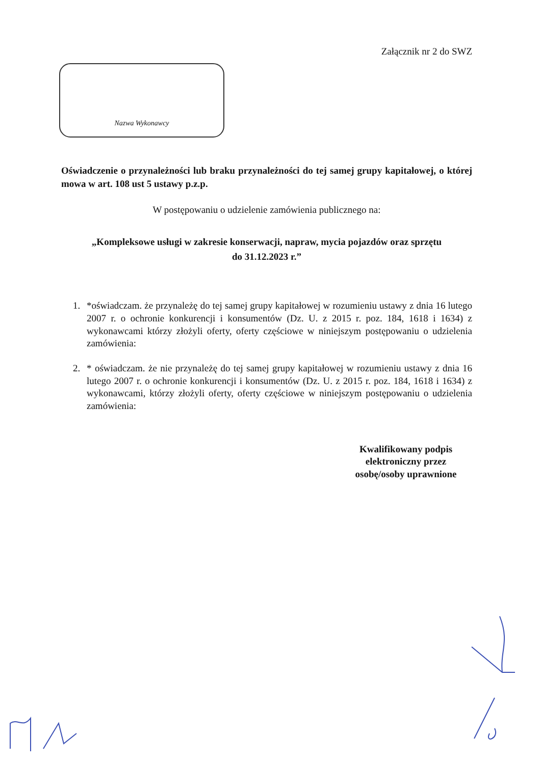Załącznik nr 2 do SWZ
Nazwa Wykonawcy
Oświadczenie o przynależności lub braku przynależności do tej samej grupy kapitałowej, o której mowa w art. 108 ust 5 ustawy p.z.p.
W postępowaniu o udzielenie zamówienia publicznego na:
„Kompleksowe usługi w zakresie konserwacji, napraw, mycia pojazdów oraz sprzętu
do 31.12.2023 r.”
1. *oświadczam. że przynależę do tej samej grupy kapitałowej w rozumieniu ustawy z dnia 16 lutego 2007 r. o ochronie konkurencji i konsumentów (Dz. U. z 2015 r. poz. 184, 1618 i 1634) z wykonawcami którzy złożyli oferty, oferty częściowe w niniejszym postępowaniu o udzielenia zamówienia:
2. * oświadczam. że nie przynależę do tej samej grupy kapitałowej w rozumieniu ustawy z dnia 16 lutego 2007 r. o ochronie konkurencji i konsumentów (Dz. U. z 2015 r. poz. 184, 1618 i 1634) z wykonawcami, którzy złożyli oferty, oferty częściowe w niniejszym postępowaniu o udzielenia zamówienia:
Kwalifikowany podpis elektroniczny przez osobę/osoby uprawnione